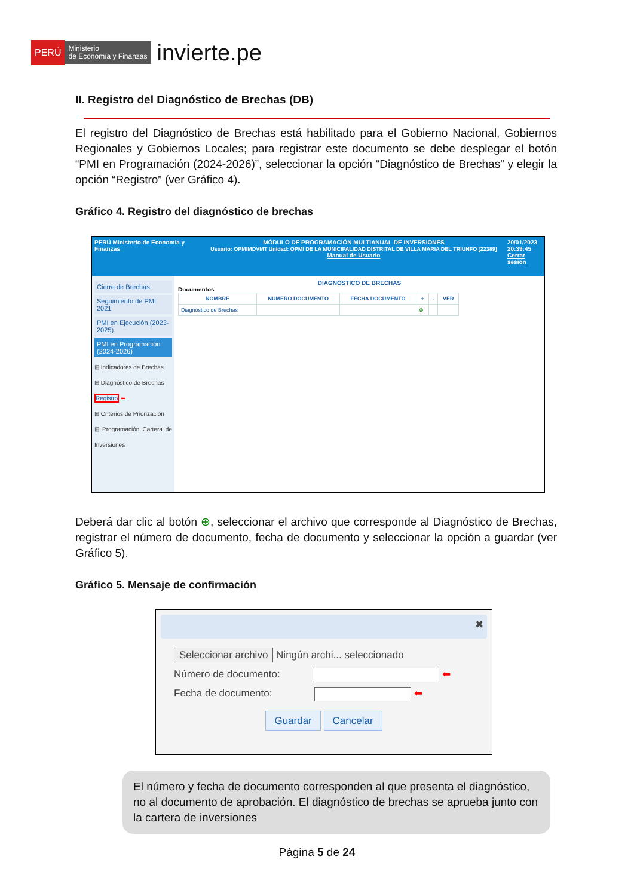PERÚ Ministerio
de Economía y Finanzas invierte.pe
II. Registro del Diagnóstico de Brechas (DB)
El registro del Diagnóstico de Brechas está habilitado para el Gobierno Nacional, Gobiernos Regionales y Gobiernos Locales; para registrar este documento se debe desplegar el botón “PMI en Programación (2024-2026)”, seleccionar la opción “Diagnóstico de Brechas” y elegir la opción “Registro” (ver Gráfico 4).
Gráfico 4. Registro del diagnóstico de brechas
PERÚ Ministerio de Economía y Finanzas MÓDULO DE PROGRAMACIÓN MULTIANUAL DE INVERSIONES
Usuario: OPMIMDVMT Unidad: OPMI DE LA MUNICIPALIDAD DISTRITAL DE VILLA MARIA DEL TRIUNFO [22389] Manual de Usuario 20/01/2023
20:39:45
Cerrar sesión
Cierre de Brechas
Seguimiento de PMI 2021
PMI en Ejecución (2023-2025)
PMI en Programación (2024-2026)
⊞ Indicadores de Brechas
⊞ Diagnóstico de Brechas
Registro ⬅
⊞ Criterios de Priorización
⊞ Programación Cartera de Inversiones
DIAGNÓSTICO DE BRECHAS
Documentos
| NOMBRE | NUMERO DOCUMENTO | FECHA DOCUMENTO | + | - | VER |
| --- | --- | --- | --- | --- | --- |
| Diagnóstico de Brechas | | | ⊕ | | |
Deberá dar clic al botón ⊕, seleccionar el archivo que corresponde al Diagnóstico de Brechas, registrar el número de documento, fecha de documento y seleccionar la opción a guardar (ver Gráfico 5).
Gráfico 5. Mensaje de confirmación
✖
Seleccionar archivo Ningún archi... seleccionado
Número de documento: ⬅
Fecha de documento: ⬅
Guardar Cancelar
El número y fecha de documento corresponden al que presenta el diagnóstico, no al documento de aprobación. El diagnóstico de brechas se aprueba junto con la cartera de inversiones
Página 5 de 24